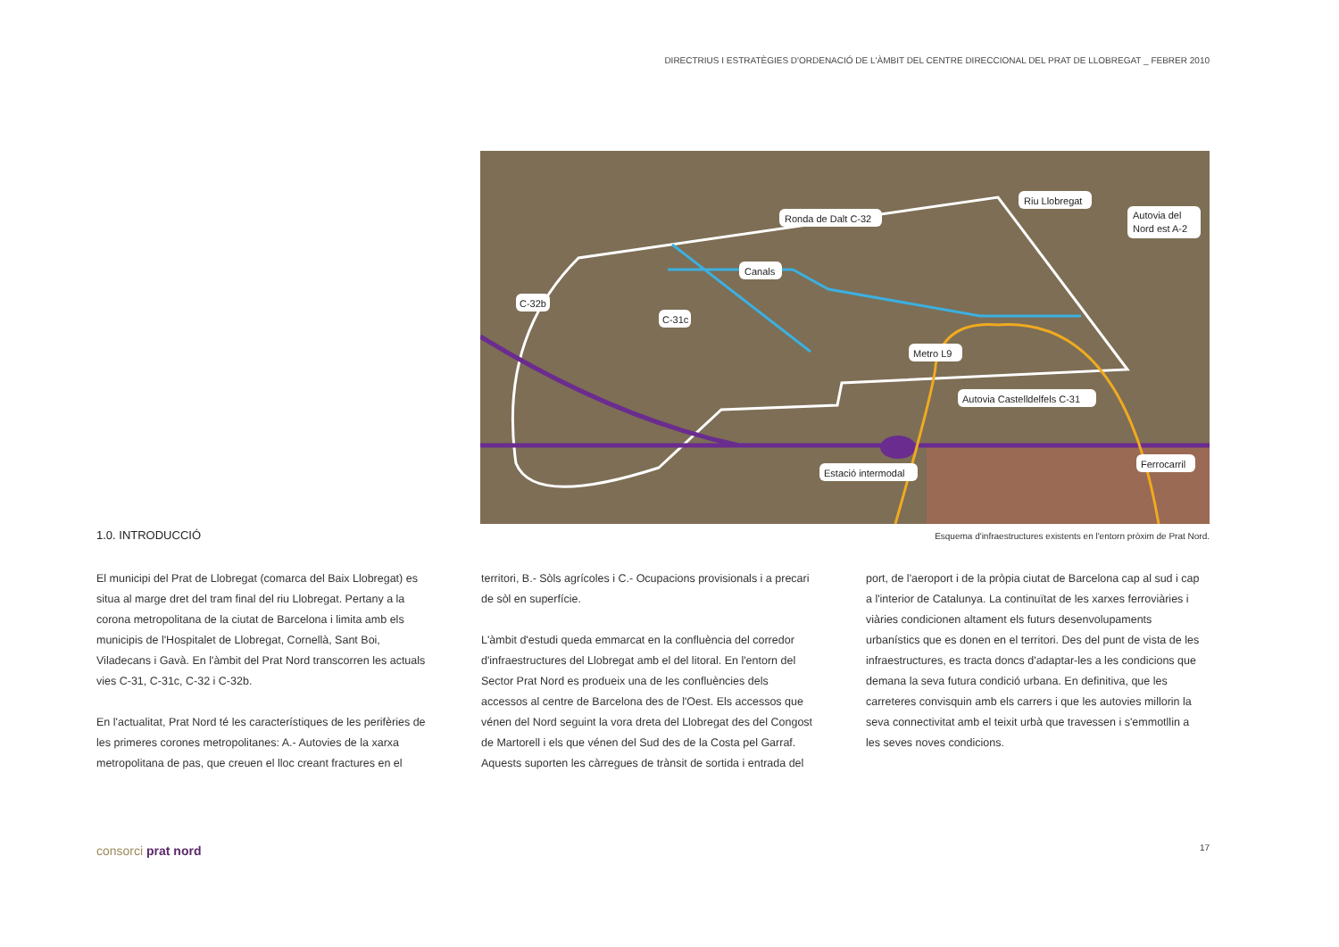DIRECTRIUS I ESTRATÈGIES D'ORDENACIÓ DE L'ÀMBIT DEL CENTRE DIRECCIONAL DEL PRAT DE LLOBREGAT _ FEBRER 2010
Ronda de Dalt C-32
Riu Llobregat
Autovia del
Nord est A-2
Canals
C-32b
C-31c
Metro L9
Autovia Castelldelfels C-31
Estació intermodal
Ferrocarril
1.0. INTRODUCCIÓ
Esquema d'infraestructures existents en l'entorn pròxim de Prat Nord.
El municipi del Prat de Llobregat (comarca del Baix Llobregat) es situa al marge dret del tram final del riu Llobregat. Pertany a la corona metropolitana de la ciutat de Barcelona i limita amb els municipis de l'Hospitalet de Llobregat, Cornellà, Sant Boi, Viladecans i Gavà. En l'àmbit del Prat Nord transcorren les actuals vies C-31, C-31c, C-32 i C-32b.
En l'actualitat, Prat Nord té les característiques de les perifèries de les primeres corones metropolitanes: A.- Autovies de la xarxa metropolitana de pas, que creuen el lloc creant fractures en el
territori, B.- Sòls agrícoles i C.- Ocupacions provisionals i a precari de sòl en superfície.
L'àmbit d'estudi queda emmarcat en la confluència del corredor d'infraestructures del Llobregat amb el del litoral. En l'entorn del Sector Prat Nord es produeix una de les confluències dels accessos al centre de Barcelona des de l'Oest. Els accessos que vénen del Nord seguint la vora dreta del Llobregat des del Congost de Martorell i els que vénen del Sud des de la Costa pel Garraf. Aquests suporten les càrregues de trànsit de sortida i entrada del
port, de l'aeroport i de la pròpia ciutat de Barcelona cap al sud i cap a l'interior de Catalunya. La continuïtat de les xarxes ferroviàries i viàries condicionen altament els futurs desenvolupaments urbanístics que es donen en el territori. Des del punt de vista de les infraestructures, es tracta doncs d'adaptar-les a les condicions que demana la seva futura condició urbana. En definitiva, que les carreteres convisquin amb els carrers i que les autovies millorin la seva connectivitat amb el teixit urbà que travessen i s'emmotllin a les seves noves condicions.
consorci prat nord 17